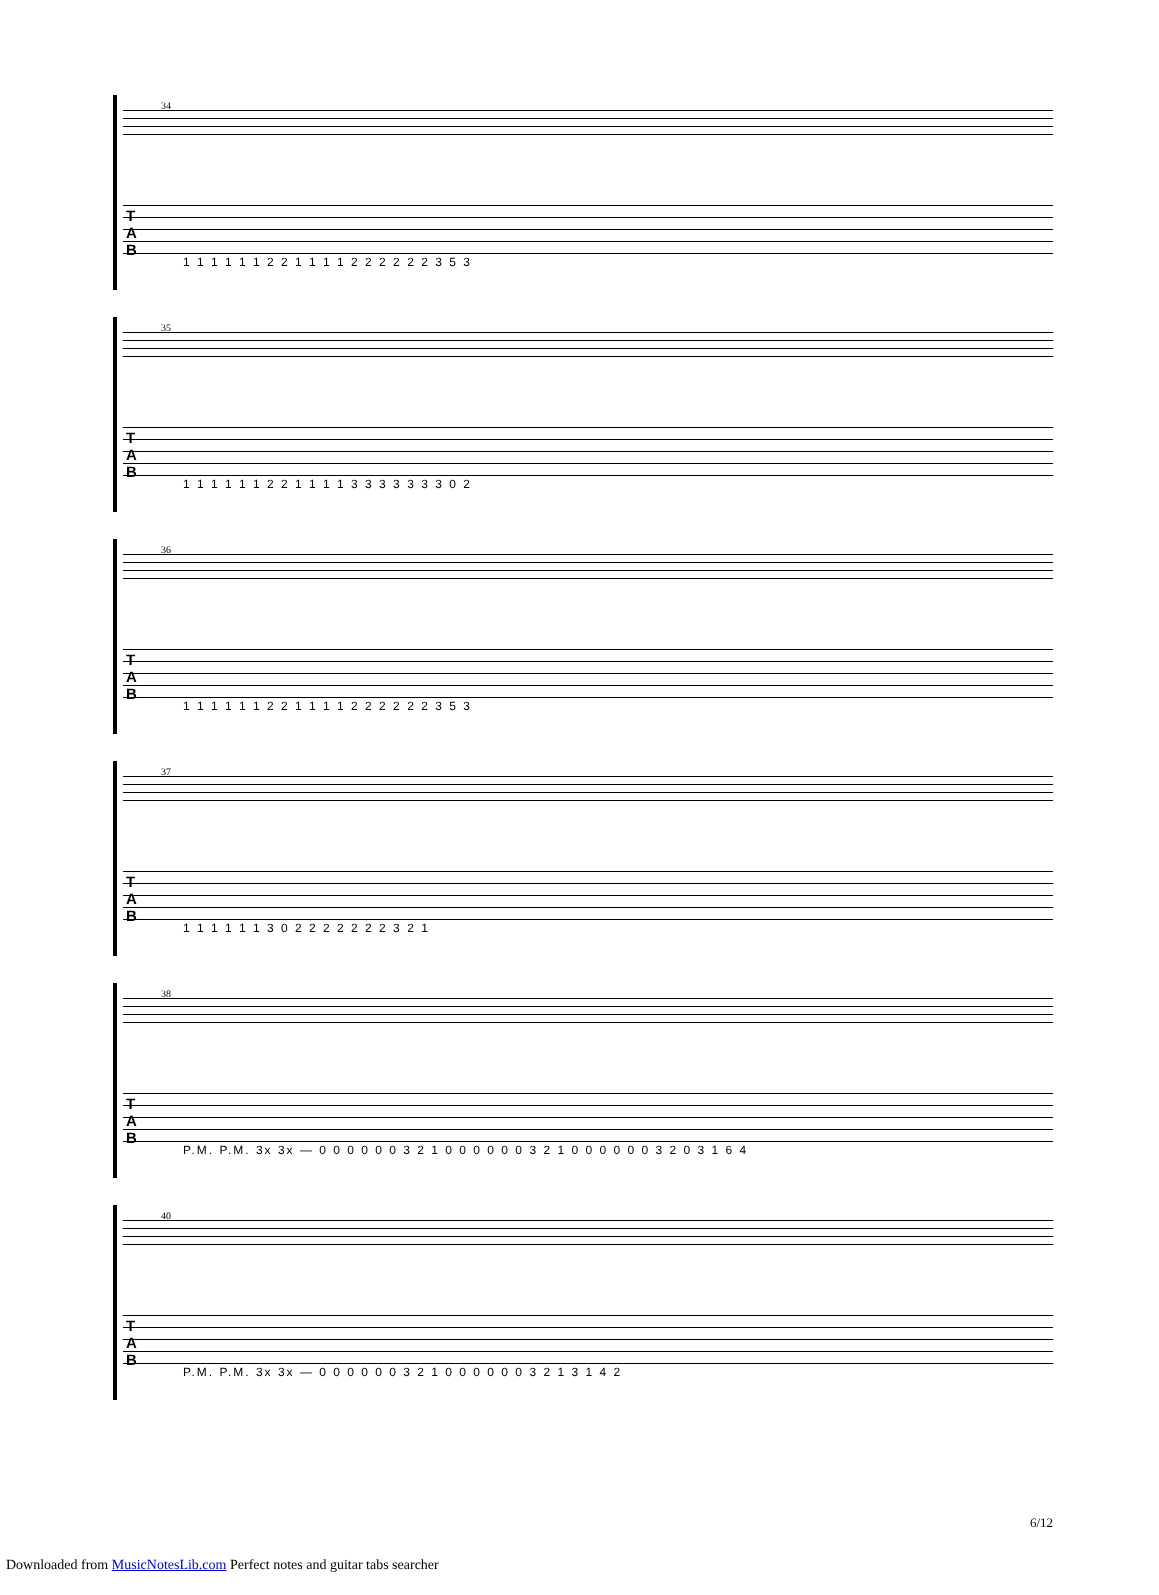34
T
A
B
1 1 1 1 1 1 2 2 1 1 1 1 2 2 2 2 2 2 3 5 3
35
T
A
B
1 1 1 1 1 1 2 2 1 1 1 1 3 3 3 3 3 3 3 0 2
36
T
A
B
1 1 1 1 1 1 2 2 1 1 1 1 2 2 2 2 2 2 3 5 3
37
T
A
B
1 1 1 1 1 1 3 0 2 2 2 2 2 2 2 3 2 1
38
T
A
B
P.M. P.M. 3x 3x — 0 0 0 0 0 0 3 2 1 0 0 0 0 0 0 3 2 1 0 0 0 0 0 0 3 2 0 3 1 6 4
40
T
A
B
P.M. P.M. 3x 3x — 0 0 0 0 0 0 3 2 1 0 0 0 0 0 0 3 2 1 3 1 4 2
6/12
Downloaded from MusicNotesLib.com Perfect notes and guitar tabs searcher